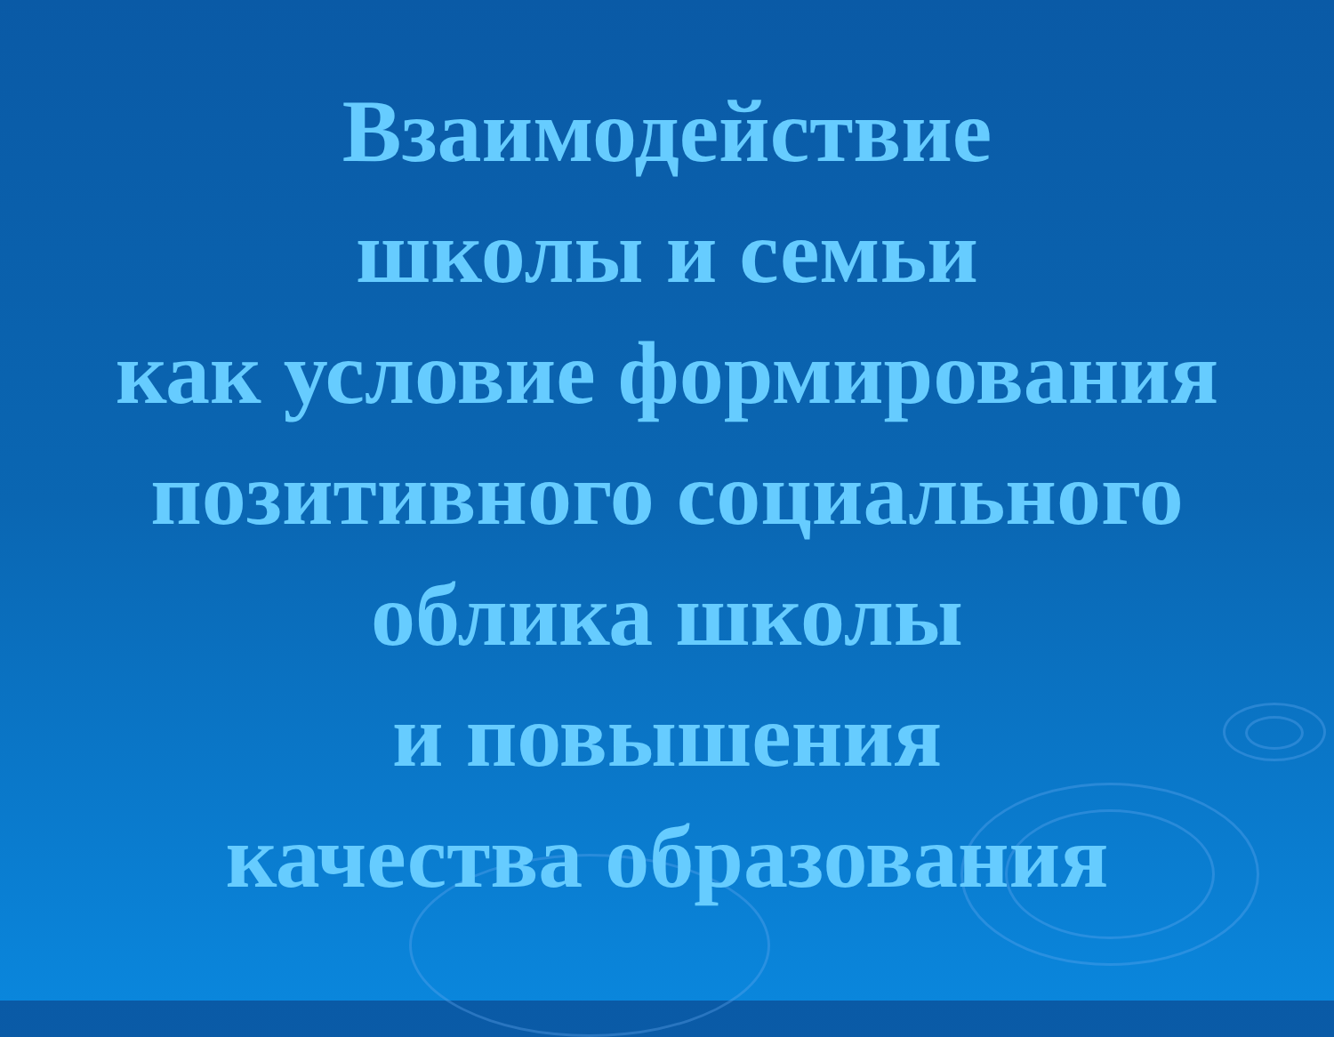Взаимодействие
школы и семьи
как условие формирования
позитивного социального
облика школы
и повышения
качества образования